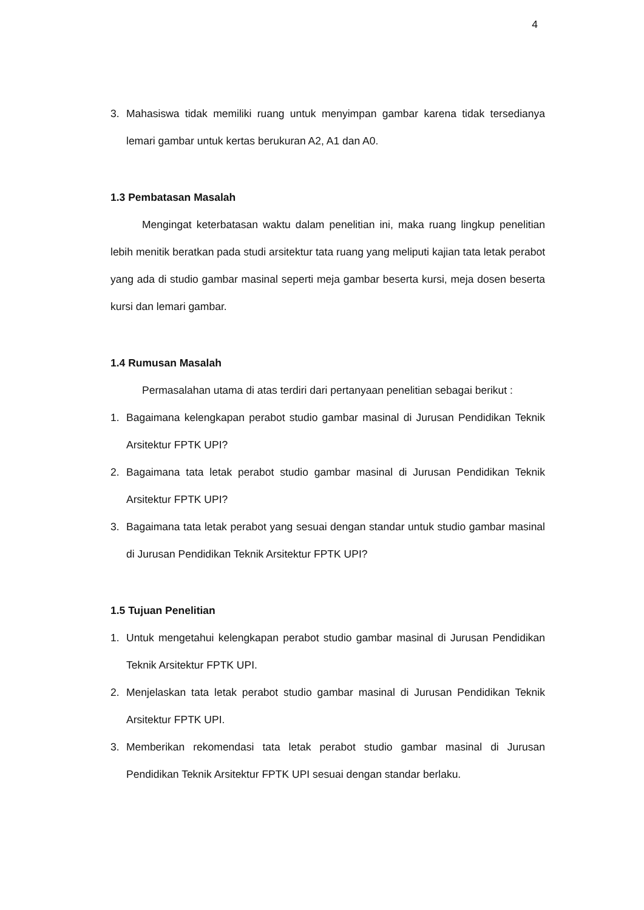4
3. Mahasiswa tidak memiliki ruang untuk menyimpan gambar karena tidak tersedianya lemari gambar untuk kertas berukuran A2, A1 dan A0.
1.3 Pembatasan Masalah
Mengingat keterbatasan waktu dalam penelitian ini, maka ruang lingkup penelitian lebih menitik beratkan pada studi arsitektur tata ruang yang meliputi kajian tata letak perabot yang ada di studio gambar masinal seperti meja gambar beserta kursi, meja dosen beserta kursi dan lemari gambar.
1.4 Rumusan Masalah
Permasalahan utama di atas terdiri dari pertanyaan penelitian sebagai berikut :
1. Bagaimana kelengkapan perabot studio gambar masinal di Jurusan Pendidikan Teknik Arsitektur FPTK UPI?
2. Bagaimana tata letak perabot studio gambar masinal di Jurusan Pendidikan Teknik Arsitektur FPTK UPI?
3. Bagaimana tata letak perabot yang sesuai dengan standar untuk studio gambar masinal di Jurusan Pendidikan Teknik Arsitektur FPTK UPI?
1.5 Tujuan Penelitian
1. Untuk mengetahui kelengkapan perabot studio gambar masinal di Jurusan Pendidikan Teknik Arsitektur FPTK UPI.
2. Menjelaskan tata letak perabot studio gambar masinal di Jurusan Pendidikan Teknik Arsitektur FPTK UPI.
3. Memberikan rekomendasi tata letak perabot studio gambar masinal di Jurusan Pendidikan Teknik Arsitektur FPTK UPI sesuai dengan standar berlaku.